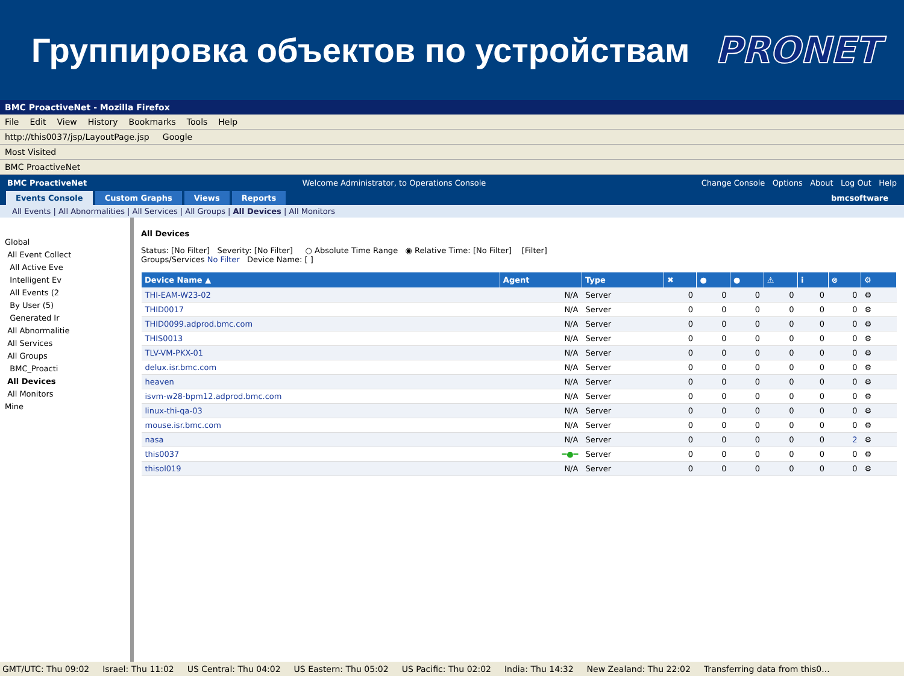Группировка объектов по устройствам
PRONET
BMC ProactiveNet - Mozilla Firefox
File Edit View History Bookmarks Tools Help
http://this0037/jsp/LayoutPage.jsp Google
Most Visited
BMC ProactiveNet
BMC ProactiveNet Welcome Administrator, to Operations Console Change Console Options About Log Out Help
Events Console Custom Graphs Views Reports bmcsoftware
All Events | All Abnormalities | All Services | All Groups | All Devices | All Monitors
Global
All Event Collect
All Active Eve
Intelligent Ev
All Events (2
By User (5)
Generated Ir
All Abnormalitie
All Services
All Groups
BMC_Proacti
All Devices
All Monitors
Mine
All Devices
Status: [No Filter] Severity: [No Filter] ○ Absolute Time Range ◉ Relative Time: [No Filter] [Filter]
Groups/Services No Filter Device Name: [ ]
| Device Name ▲ | Agent | Type | ✖ | ● | ● | ⚠ | i | ⊗ | ⚙ |
| --- | --- | --- | --- | --- | --- | --- | --- | --- | --- |
| THI-EAM-W23-02 | N/A | Server | 0 | 0 | 0 | 0 | 0 | 0 | ⚙ |
| THID0017 | N/A | Server | 0 | 0 | 0 | 0 | 0 | 0 | ⚙ |
| THID0099.adprod.bmc.com | N/A | Server | 0 | 0 | 0 | 0 | 0 | 0 | ⚙ |
| THIS0013 | N/A | Server | 0 | 0 | 0 | 0 | 0 | 0 | ⚙ |
| TLV-VM-PKX-01 | N/A | Server | 0 | 0 | 0 | 0 | 0 | 0 | ⚙ |
| delux.isr.bmc.com | N/A | Server | 0 | 0 | 0 | 0 | 0 | 0 | ⚙ |
| heaven | N/A | Server | 0 | 0 | 0 | 0 | 0 | 0 | ⚙ |
| isvm-w28-bpm12.adprod.bmc.com | N/A | Server | 0 | 0 | 0 | 0 | 0 | 0 | ⚙ |
| linux-thi-qa-03 | N/A | Server | 0 | 0 | 0 | 0 | 0 | 0 | ⚙ |
| mouse.isr.bmc.com | N/A | Server | 0 | 0 | 0 | 0 | 0 | 0 | ⚙ |
| nasa | N/A | Server | 0 | 0 | 0 | 0 | 0 | 2 | ⚙ |
| this0037 | ━●━ | Server | 0 | 0 | 0 | 0 | 0 | 0 | ⚙ |
| thisol019 | N/A | Server | 0 | 0 | 0 | 0 | 0 | 0 | ⚙ |
GMT/UTC: Thu 09:02 Israel: Thu 11:02 US Central: Thu 04:02 US Eastern: Thu 05:02 US Pacific: Thu 02:02 India: Thu 14:32 New Zealand: Thu 22:02 Transferring data from this0...